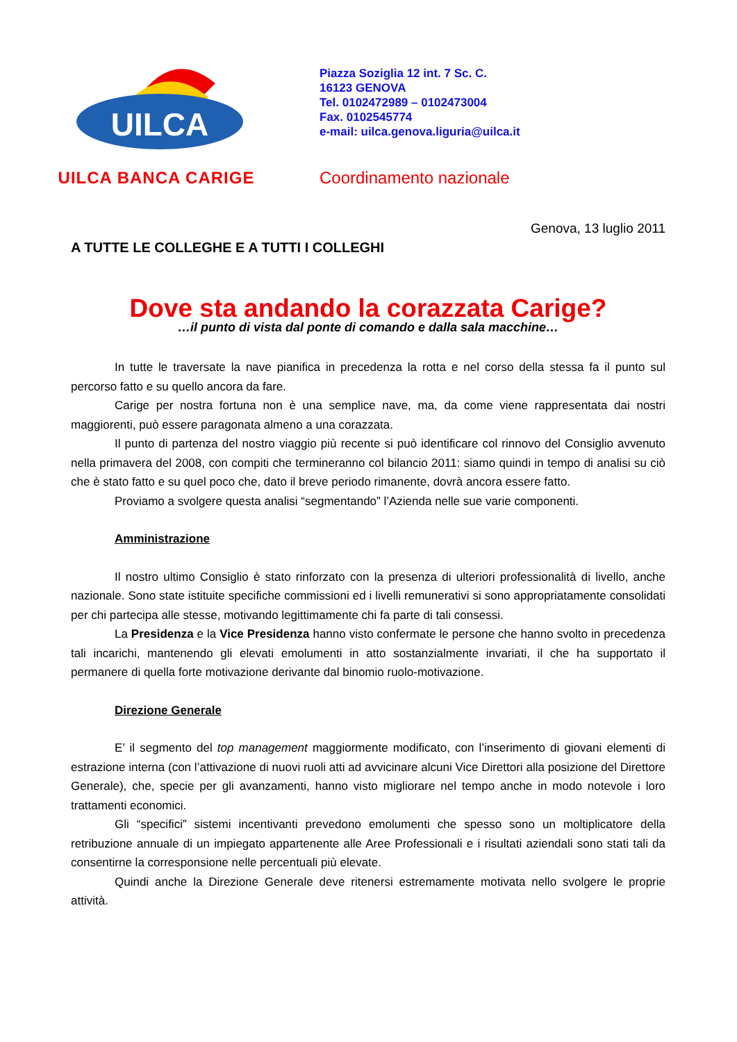UILCA
UILCA BANCA CARIGE
Piazza Soziglia 12 int. 7 Sc. C.
16123 GENOVA
Tel. 0102472989 – 0102473004
Fax. 0102545774
e-mail: uilca.genova.liguria@uilca.it
Coordinamento nazionale
Genova, 13 luglio 2011
A TUTTE LE COLLEGHE E A TUTTI I COLLEGHI
Dove sta andando la corazzata Carige?
…il punto di vista dal ponte di comando e dalla sala macchine…
In tutte le traversate la nave pianifica in precedenza la rotta e nel corso della stessa fa il punto sul percorso fatto e su quello ancora da fare.
Carige per nostra fortuna non è una semplice nave, ma, da come viene rappresentata dai nostri maggiorenti, può essere paragonata almeno a una corazzata.
Il punto di partenza del nostro viaggio più recente si può identificare col rinnovo del Consiglio avvenuto nella primavera del 2008, con compiti che termineranno col bilancio 2011: siamo quindi in tempo di analisi su ciò che è stato fatto e su quel poco che, dato il breve periodo rimanente, dovrà ancora essere fatto.
Proviamo a svolgere questa analisi “segmentando” l’Azienda nelle sue varie componenti.
Amministrazione
Il nostro ultimo Consiglio è stato rinforzato con la presenza di ulteriori professionalità di livello, anche nazionale. Sono state istituite specifiche commissioni ed i livelli remunerativi si sono appropriatamente consolidati per chi partecipa alle stesse, motivando legittimamente chi fa parte di tali consessi.
La Presidenza e la Vice Presidenza hanno visto confermate le persone che hanno svolto in precedenza tali incarichi, mantenendo gli elevati emolumenti in atto sostanzialmente invariati, il che ha supportato il permanere di quella forte motivazione derivante dal binomio ruolo-motivazione.
Direzione Generale
E’ il segmento del top management maggiormente modificato, con l’inserimento di giovani elementi di estrazione interna (con l’attivazione di nuovi ruoli atti ad avvicinare alcuni Vice Direttori alla posizione del Direttore Generale), che, specie per gli avanzamenti, hanno visto migliorare nel tempo anche in modo notevole i loro trattamenti economici.
Gli “specifici” sistemi incentivanti prevedono emolumenti che spesso sono un moltiplicatore della retribuzione annuale di un impiegato appartenente alle Aree Professionali e i risultati aziendali sono stati tali da consentirne la corresponsione nelle percentuali più elevate.
Quindi anche la Direzione Generale deve ritenersi estremamente motivata nello svolgere le proprie attività.